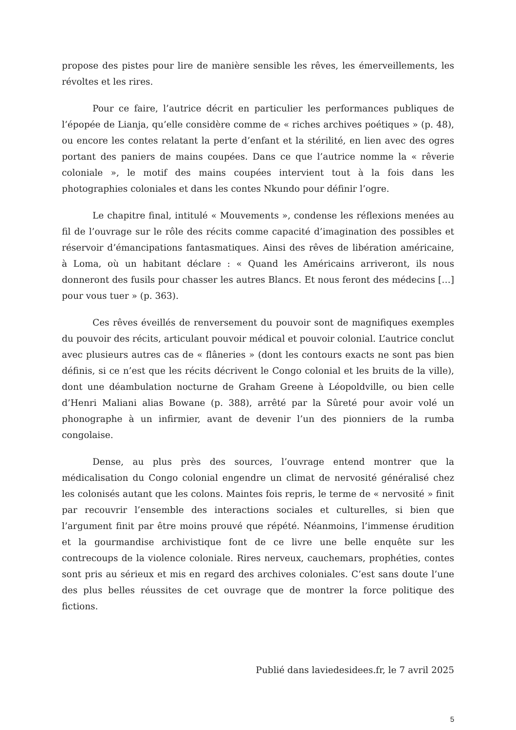propose des pistes pour lire de manière sensible les rêves, les émerveillements, les révoltes et les rires.
Pour ce faire, l’autrice décrit en particulier les performances publiques de l’épopée de Lianja, qu’elle considère comme de « riches archives poétiques » (p. 48), ou encore les contes relatant la perte d’enfant et la stérilité, en lien avec des ogres portant des paniers de mains coupées. Dans ce que l’autrice nomme la « rêverie coloniale », le motif des mains coupées intervient tout à la fois dans les photographies coloniales et dans les contes Nkundo pour définir l’ogre.
Le chapitre final, intitulé « Mouvements », condense les réflexions menées au fil de l’ouvrage sur le rôle des récits comme capacité d’imagination des possibles et réservoir d’émancipations fantasmatiques. Ainsi des rêves de libération américaine, à Loma, où un habitant déclare : « Quand les Américains arriveront, ils nous donneront des fusils pour chasser les autres Blancs. Et nous feront des médecins […] pour vous tuer » (p. 363).
Ces rêves éveillés de renversement du pouvoir sont de magnifiques exemples du pouvoir des récits, articulant pouvoir médical et pouvoir colonial. L’autrice conclut avec plusieurs autres cas de « flâneries » (dont les contours exacts ne sont pas bien définis, si ce n’est que les récits décrivent le Congo colonial et les bruits de la ville), dont une déambulation nocturne de Graham Greene à Léopoldville, ou bien celle d’Henri Maliani alias Bowane (p. 388), arrêté par la Sûreté pour avoir volé un phonographe à un infirmier, avant de devenir l’un des pionniers de la rumba congolaise.
Dense, au plus près des sources, l’ouvrage entend montrer que la médicalisation du Congo colonial engendre un climat de nervosité généralisé chez les colonisés autant que les colons. Maintes fois repris, le terme de « nervosité » finit par recouvrir l’ensemble des interactions sociales et culturelles, si bien que l’argument finit par être moins prouvé que répété. Néanmoins, l’immense érudition et la gourmandise archivistique font de ce livre une belle enquête sur les contrecoups de la violence coloniale. Rires nerveux, cauchemars, prophéties, contes sont pris au sérieux et mis en regard des archives coloniales. C’est sans doute l’une des plus belles réussites de cet ouvrage que de montrer la force politique des fictions.
Publié dans laviedesidees.fr, le 7 avril 2025
5